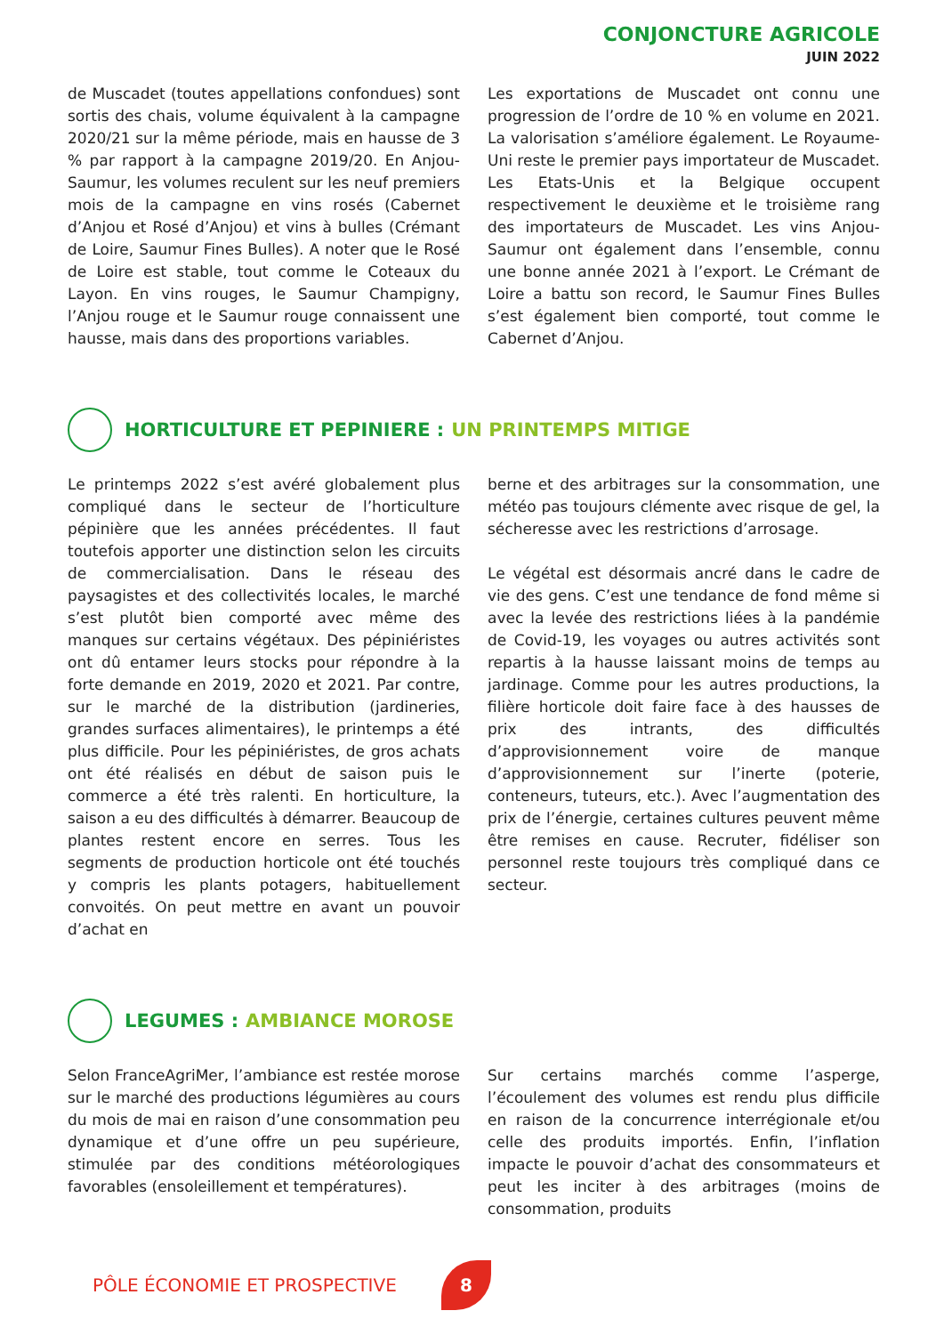CONJONCTURE AGRICOLE
JUIN 2022
de Muscadet (toutes appellations confondues) sont sortis des chais, volume équivalent à la campagne 2020/21 sur la même période, mais en hausse de 3 % par rapport à la campagne 2019/20. En Anjou-Saumur, les volumes reculent sur les neuf premiers mois de la campagne en vins rosés (Cabernet d’Anjou et Rosé d’Anjou) et vins à bulles (Crémant de Loire, Saumur Fines Bulles). A noter que le Rosé de Loire est stable, tout comme le Coteaux du Layon. En vins rouges, le Saumur Champigny, l’Anjou rouge et le Saumur rouge connaissent une hausse, mais dans des proportions variables.
Les exportations de Muscadet ont connu une progression de l’ordre de 10 % en volume en 2021. La valorisation s’améliore également. Le Royaume-Uni reste le premier pays importateur de Muscadet. Les Etats-Unis et la Belgique occupent respectivement le deuxième et le troisième rang des importateurs de Muscadet. Les vins Anjou-Saumur ont également dans l’ensemble, connu une bonne année 2021 à l’export. Le Crémant de Loire a battu son record, le Saumur Fines Bulles s’est également bien comporté, tout comme le Cabernet d’Anjou.
HORTICULTURE ET PEPINIERE : UN PRINTEMPS MITIGE
Le printemps 2022 s’est avéré globalement plus compliqué dans le secteur de l’horticulture pépinière que les années précédentes. Il faut toutefois apporter une distinction selon les circuits de commercialisation. Dans le réseau des paysagistes et des collectivités locales, le marché s’est plutôt bien comporté avec même des manques sur certains végétaux. Des pépiniéristes ont dû entamer leurs stocks pour répondre à la forte demande en 2019, 2020 et 2021. Par contre, sur le marché de la distribution (jardineries, grandes surfaces alimentaires), le printemps a été plus difficile. Pour les pépiniéristes, de gros achats ont été réalisés en début de saison puis le commerce a été très ralenti. En horticulture, la saison a eu des difficultés à démarrer. Beaucoup de plantes restent encore en serres. Tous les segments de production horticole ont été touchés y compris les plants potagers, habituellement convoités. On peut mettre en avant un pouvoir d’achat en
berne et des arbitrages sur la consommation, une météo pas toujours clémente avec risque de gel, la sécheresse avec les restrictions d’arrosage.
Le végétal est désormais ancré dans le cadre de vie des gens. C’est une tendance de fond même si avec la levée des restrictions liées à la pandémie de Covid-19, les voyages ou autres activités sont repartis à la hausse laissant moins de temps au jardinage. Comme pour les autres productions, la filière horticole doit faire face à des hausses de prix des intrants, des difficultés d’approvisionnement voire de manque d’approvisionnement sur l’inerte (poterie, conteneurs, tuteurs, etc.). Avec l’augmentation des prix de l’énergie, certaines cultures peuvent même être remises en cause. Recruter, fidéliser son personnel reste toujours très compliqué dans ce secteur.
LEGUMES : AMBIANCE MOROSE
Selon FranceAgriMer, l’ambiance est restée morose sur le marché des productions légumières au cours du mois de mai en raison d’une consommation peu dynamique et d’une offre un peu supérieure, stimulée par des conditions météorologiques favorables (ensoleillement et températures).
Sur certains marchés comme l’asperge, l’écoulement des volumes est rendu plus difficile en raison de la concurrence interrégionale et/ou celle des produits importés. Enfin, l’inflation impacte le pouvoir d’achat des consommateurs et peut les inciter à des arbitrages (moins de consommation, produits
PÔLE ÉCONOMIE ET PROSPECTIVE 8